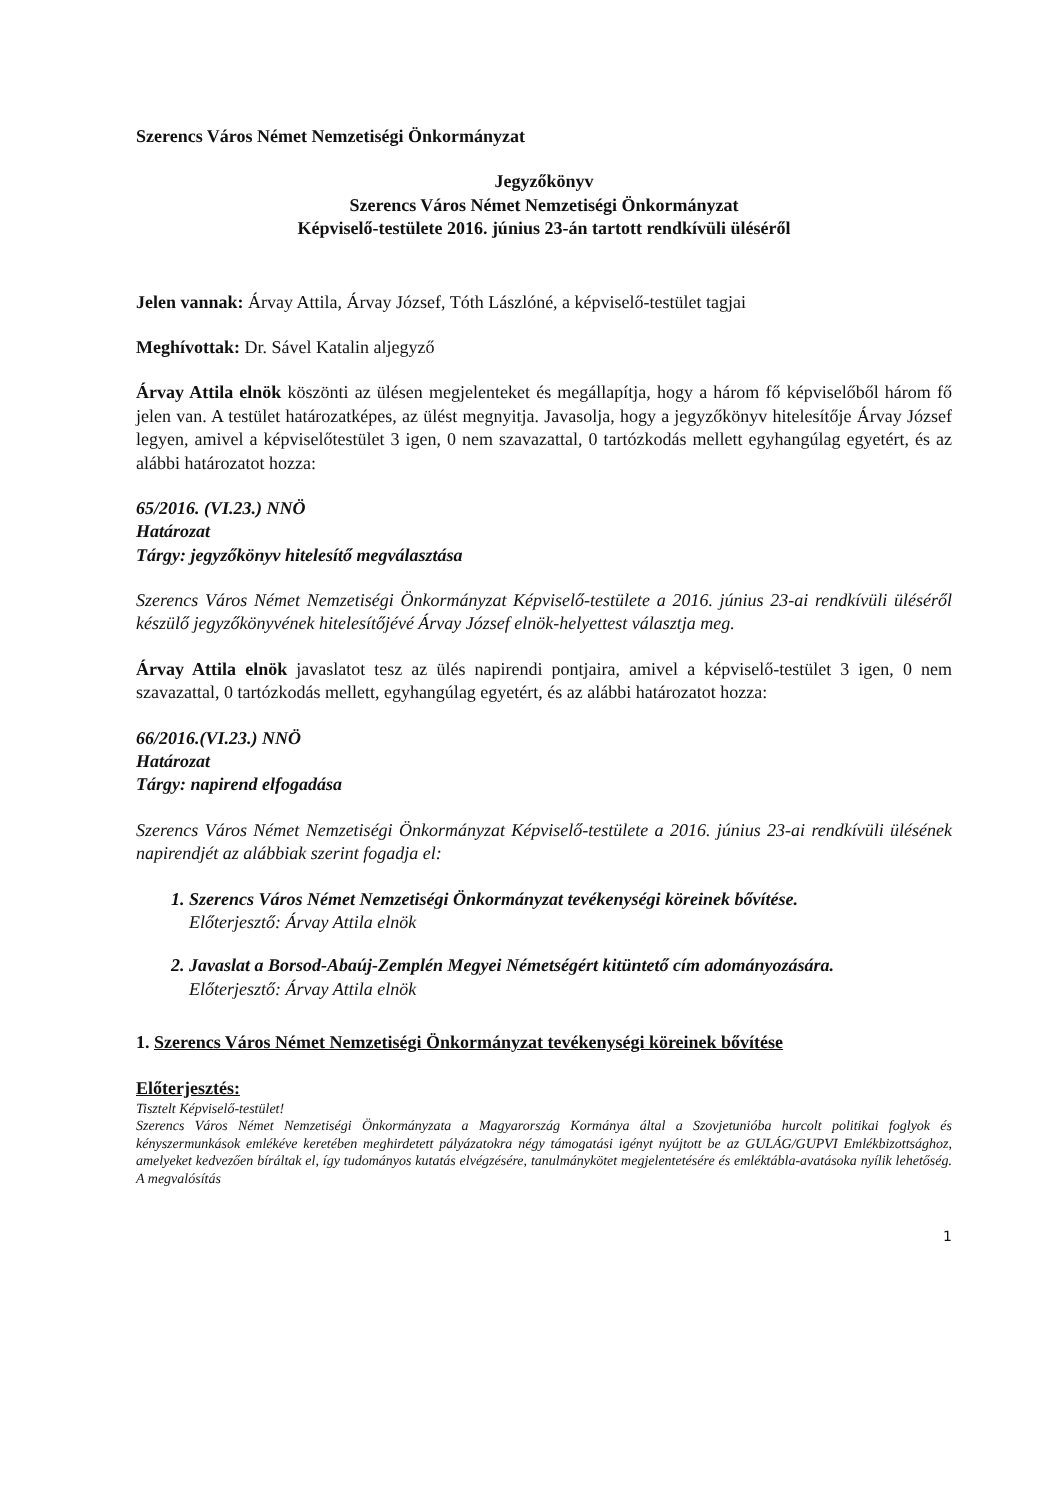Szerencs Város Német Nemzetiségi Önkormányzat
Jegyzőkönyv
Szerencs Város Német Nemzetiségi Önkormányzat
Képviselő-testülete 2016. június 23-án tartott rendkívüli üléséről
Jelen vannak: Árvay Attila, Árvay József, Tóth Lászlóné, a képviselő-testület tagjai
Meghívottak: Dr. Sável Katalin aljegyző
Árvay Attila elnök köszönti az ülésen megjelenteket és megállapítja, hogy a három fő képviselőből három fő jelen van. A testület határozatképes, az ülést megnyitja. Javasolja, hogy a jegyzőkönyv hitelesítője Árvay József legyen, amivel a képviselőtestület 3 igen, 0 nem szavazattal, 0 tartózkodás mellett egyhangúlag egyetért, és az alábbi határozatot hozza:
65/2016. (VI.23.) NNÖ
Határozat
Tárgy: jegyzőkönyv hitelesítő megválasztása
Szerencs Város Német Nemzetiségi Önkormányzat Képviselő-testülete a 2016. június 23-ai rendkívüli üléséről készülő jegyzőkönyvének hitelesítőjévé Árvay József elnök-helyettest választja meg.
Árvay Attila elnök javaslatot tesz az ülés napirendi pontjaira, amivel a képviselő-testület 3 igen, 0 nem szavazattal, 0 tartózkodás mellett, egyhangúlag egyetért, és az alábbi határozatot hozza:
66/2016.(VI.23.) NNÖ
Határozat
Tárgy: napirend elfogadása
Szerencs Város Német Nemzetiségi Önkormányzat Képviselő-testülete a 2016. június 23-ai rendkívüli ülésének napirendjét az alábbiak szerint fogadja el:
1. Szerencs Város Német Nemzetiségi Önkormányzat tevékenységi köreinek bővítése.
Előterjesztő: Árvay Attila elnök
2. Javaslat a Borsod-Abaúj-Zemplén Megyei Németségért kitüntető cím adományozására.
Előterjesztő: Árvay Attila elnök
1. Szerencs Város Német Nemzetiségi Önkormányzat tevékenységi köreinek bővítése
Előterjesztés:
Tisztelt Képviselő-testület!
Szerencs Város Német Nemzetiségi Önkormányzata a Magyarország Kormánya által a Szovjetunióba hurcolt politikai foglyok és kényszermunkások emlékéve keretében meghirdetett pályázatokra négy támogatási igényt nyújtott be az GULÁG/GUPVI Emlékbizottsághoz, amelyeket kedvezően bíráltak el, így tudományos kutatás elvégzésére, tanulmánykötet megjelentetésére és emléktábla-avatásoka nyílik lehetőség. A megvalósítás
1